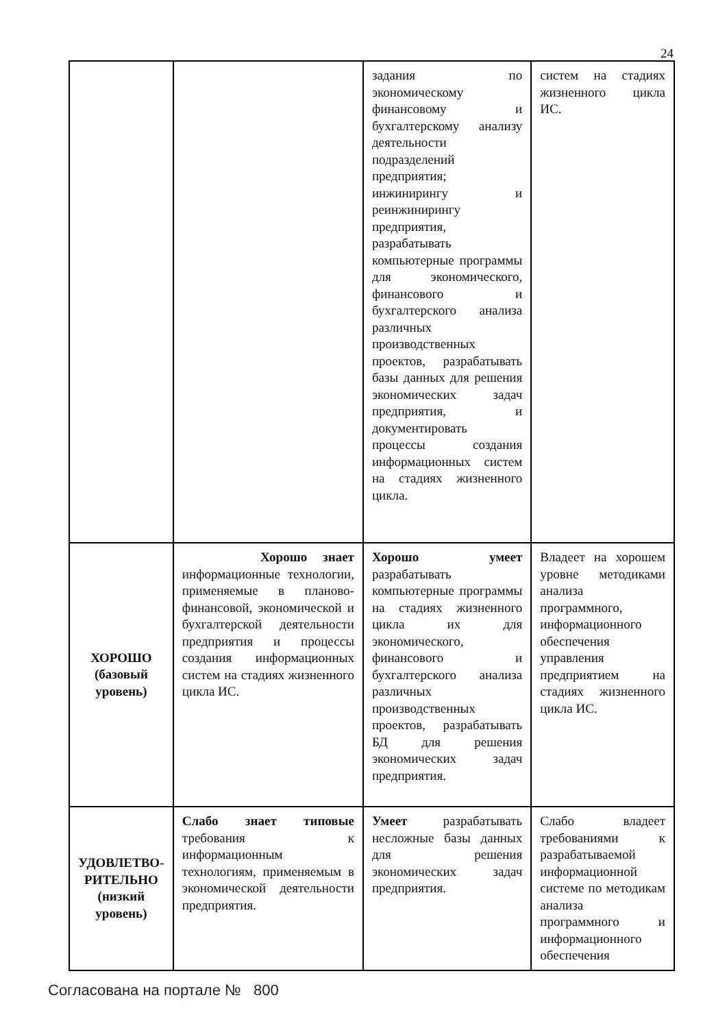24
| | | задания по экономическому финансовому и бухгалтерскому анализу деятельности подразделений предприятия; инжинирингу и реинжинирингу предприятия, разрабатывать компьютерные программы для экономического, финансового и бухгалтерского анализа различных производственных проектов, разрабатывать базы данных для решения экономических задач предприятия, и документировать процессы создания информационных систем на стадиях жизненного цикла. | систем на стадиях жизненного цикла ИС. |
| ХОРОШО (базовый уровень) | Хорошо знает информационные технологии, применяемые в планово-финансовой, экономической и бухгалтерской деятельности предприятия и процессы создания информационных систем на стадиях жизненного цикла ИС. | Хорошо умеет разрабатывать компьютерные программы на стадиях жизненного цикла их для экономического, финансового и бухгалтерского анализа различных производственных проектов, разрабатывать БД для решения экономических задач предприятия. | Владеет на хорошем уровне методиками анализа программного, информационного обеспечения управления предприятием на стадиях жизненного цикла ИС. |
| УДОВЛЕТВО-РИТЕЛЬНО (низкий уровень) | Слабо знает типовые требования к информационным технологиям, применяемым в экономической деятельности предприятия. | Умеет разрабатывать несложные базы данных для решения экономических задач предприятия. | Слабо владеет требованиями к разрабатываемой информационной системе по методикам анализа программного и информационного обеспечения |
Согласована на портале № 800